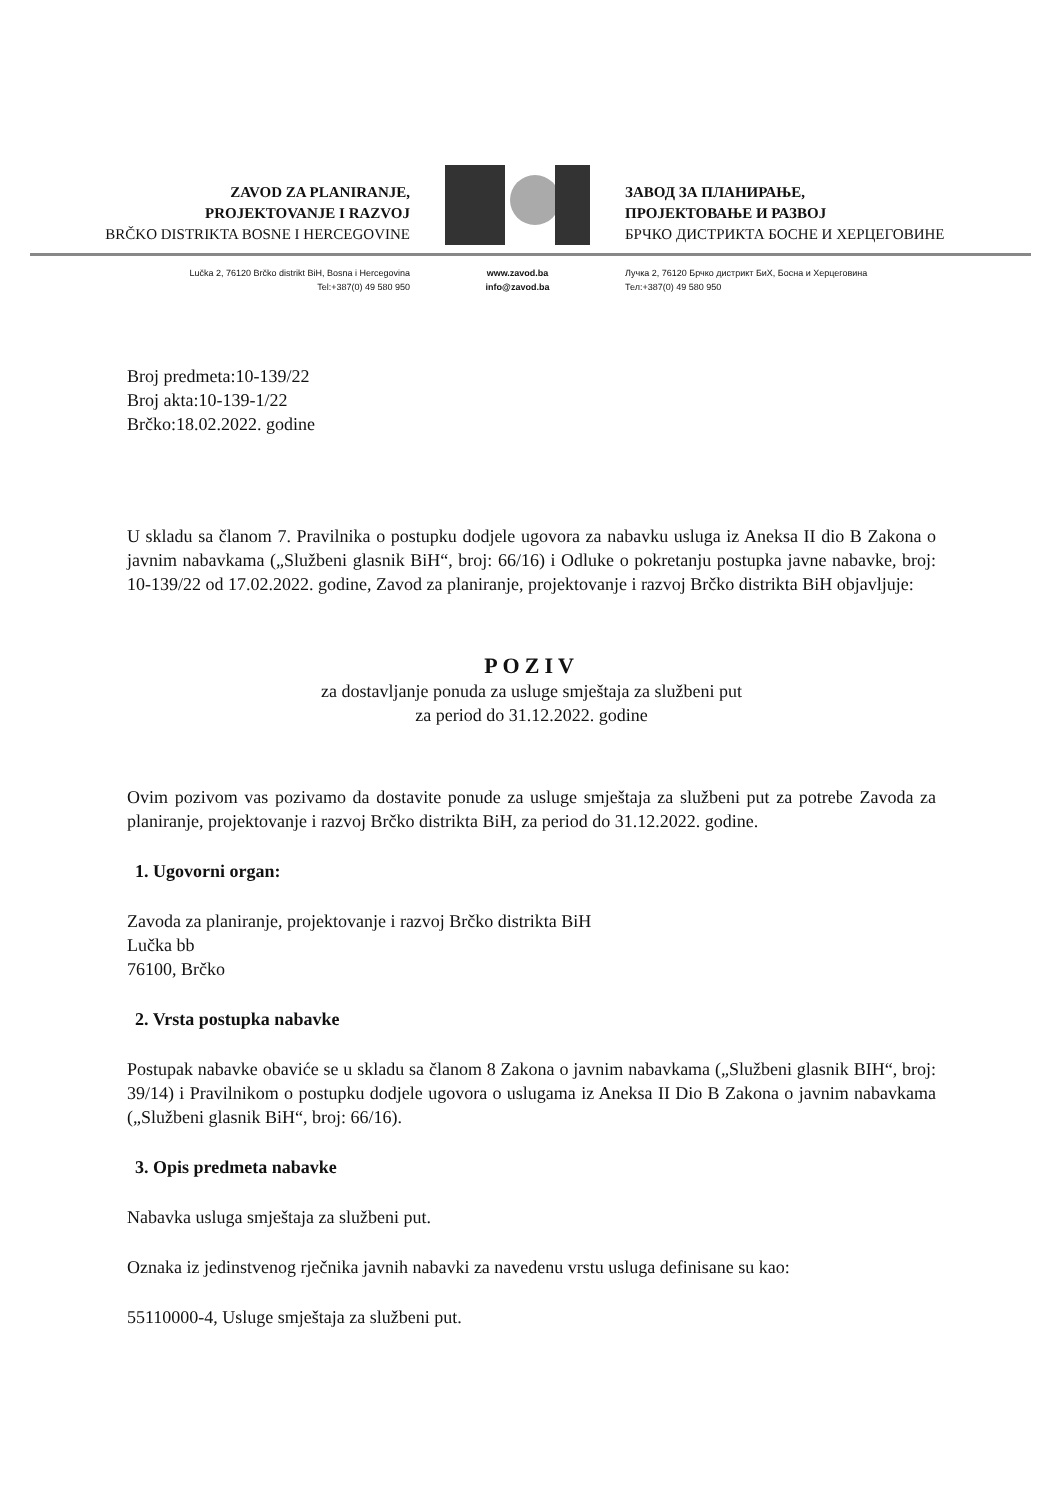ZAVOD ZA PLANIRANJE,
PROJEKTOVANJE I RAZVOJ
BRČKO DISTRIKTA BOSNE I HERCEGOVINE
ЗАВОД ЗА ПЛАНИРАЊЕ,
ПРОЈЕКТОВАЊЕ И РАЗВОЈ
БРЧКО ДИСТРИКТА БОСНЕ И ХЕРЦЕГОВИНЕ
Lučka 2, 76120 Brčko distrikt BiH, Bosna i Hercegovina
Tel:+387(0) 49 580 950
www.zavod.ba
info@zavod.ba
Лучка 2, 76120 Брчко дистрикт БиХ, Босна и Херцеговина
Тел:+387(0) 49 580 950
Broj predmeta:10-139/22
Broj akta:10-139-1/22
Brčko:18.02.2022. godine
U skladu sa članom 7. Pravilnika o postupku dodjele ugovora za nabavku usluga iz Aneksa II dio B Zakona o javnim nabavkama („Službeni glasnik BiH“, broj: 66/16) i Odluke o pokretanju postupka javne nabavke, broj: 10-139/22 od 17.02.2022. godine, Zavod za planiranje, projektovanje i razvoj Brčko distrikta BiH objavljuje:
POZIV
za dostavljanje ponuda za usluge smještaja za službeni put
za period do 31.12.2022. godine
Ovim pozivom vas pozivamo da dostavite ponude za usluge smještaja za službeni put za potrebe Zavoda za planiranje, projektovanje i razvoj Brčko distrikta BiH, za period do 31.12.2022. godine.
1. Ugovorni organ:
Zavoda za planiranje, projektovanje i razvoj Brčko distrikta BiH
Lučka bb
76100, Brčko
2. Vrsta postupka nabavke
Postupak nabavke obaviće se u skladu sa članom 8 Zakona o javnim nabavkama („Službeni glasnik BIH“, broj: 39/14) i Pravilnikom o postupku dodjele ugovora o uslugama iz Aneksa II Dio B Zakona o javnim nabavkama („Službeni glasnik BiH“, broj: 66/16).
3. Opis predmeta nabavke
Nabavka usluga smještaja za službeni put.
Oznaka iz jedinstvenog rječnika javnih nabavki za navedenu vrstu usluga definisane su kao:
55110000-4, Usluge smještaja za službeni put.